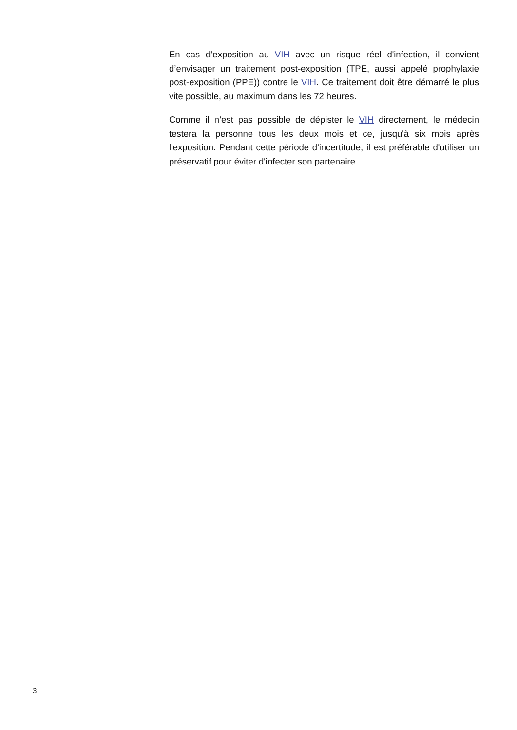En cas d’exposition au VIH avec un risque réel d'infection, il convient d’envisager un traitement post-exposition (TPE, aussi appelé prophylaxie post-exposition (PPE)) contre le VIH. Ce traitement doit être démarré le plus vite possible, au maximum dans les 72 heures.
Comme il n’est pas possible de dépister le VIH directement, le médecin testera la personne tous les deux mois et ce, jusqu'à six mois après l'exposition. Pendant cette période d'incertitude, il est préférable d'utiliser un préservatif pour éviter d'infecter son partenaire.
3